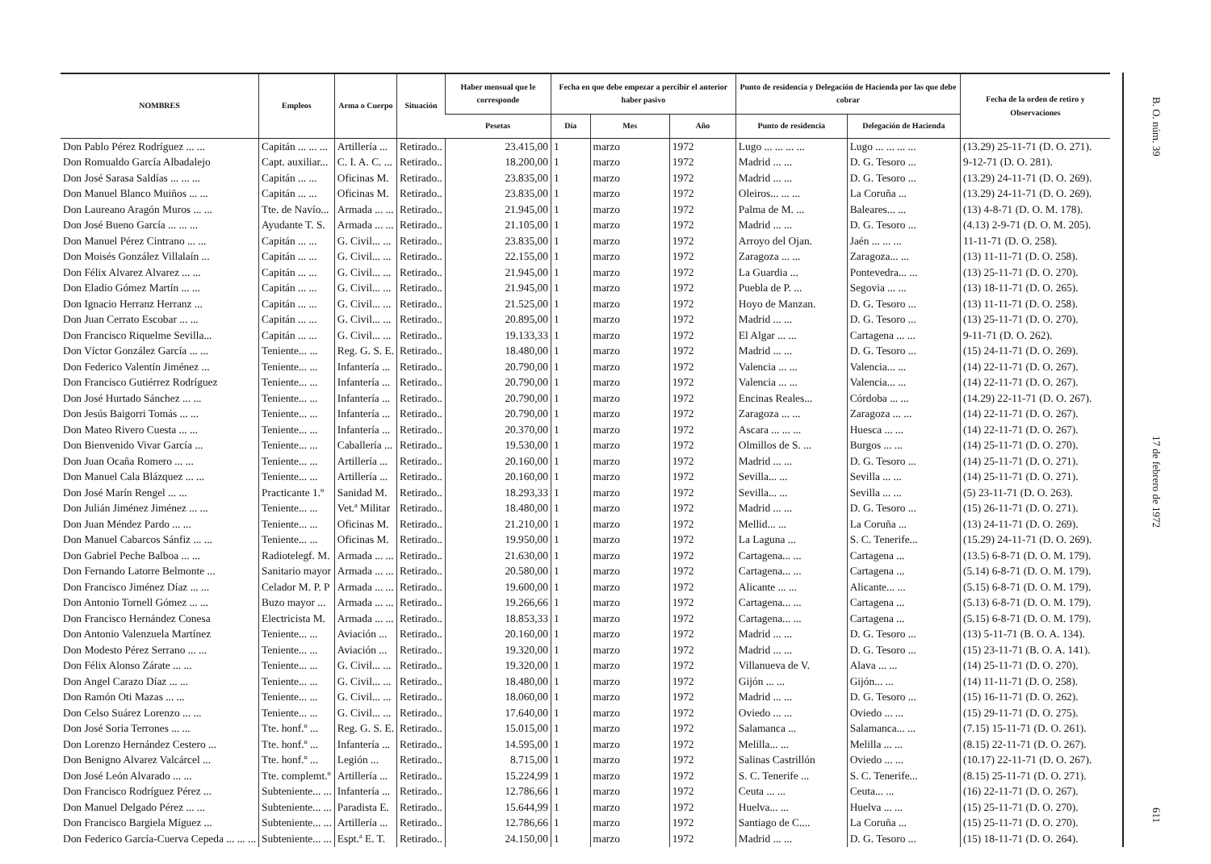| NOMBRES | Empleos | Arma o Cuerpo | Situación | Haber mensual que le corresponde | Fecha en que debe empezar a percibir el anterior haber pasivo | | | Punto de residencia y Delegación de Hacienda por las que debe cobrar | | Fecha de la orden de retiro y Observaciones |
| --- | --- | --- | --- | --- | --- | --- | --- | --- | --- | --- |
| | | | | Pesetas | Día | Mes | Año | Punto de residencia | Delegación de Hacienda | |
| Don Pablo Pérez Rodríguez ... ... | Capitán ... ... ... | Artillería ... | Retirado.. | 23.415,00 | 1 | marzo | 1972 | Lugo ... ... ... ... | Lugo ... ... ... ... | (13.29) 25-11-71 (D. O. 271). |
| Don Romualdo García Albadalejo | Capt. auxiliar... | C. I. A. C. ... | Retirado.. | 18.200,00 | 1 | marzo | 1972 | Madrid ... ... | D. G. Tesoro ... | 9-12-71 (D. O. 281). |
| Don José Sarasa Saldías ... ... ... | Capitán ... ... | Oficinas M. | Retirado.. | 23.835,00 | 1 | marzo | 1972 | Madrid ... ... | D. G. Tesoro ... | (13.29) 24-11-71 (D. O. 269). |
| Don Manuel Blanco Muiños ... ... | Capitán ... ... | Oficinas M. | Retirado.. | 23.835,00 | 1 | marzo | 1972 | Oleiros... ... ... | La Coruña ... | (13.29) 24-11-71 (D. O. 269). |
| Don Laureano Aragón Muros ... ... | Tte. de Navío... | Armada ... ... | Retirado.. | 21.945,00 | 1 | marzo | 1972 | Palma de M. ... | Baleares... ... | (13) 4-8-71 (D. O. M. 178). |
| Don José Bueno García ... ... ... | Ayudante T. S. | Armada ... ... | Retirado.. | 21.105,00 | 1 | marzo | 1972 | Madrid ... ... | D. G. Tesoro ... | (4.13) 2-9-71 (D. O. M. 205). |
| Don Manuel Pérez Cintrano ... ... | Capitán ... ... | G. Civil... ... | Retirado.. | 23.835,00 | 1 | marzo | 1972 | Arroyo del Ojan. | Jaén ... ... ... | 11-11-71 (D. O. 258). |
| Don Moisés González Villalaín ... | Capitán ... ... | G. Civil... ... | Retirado.. | 22.155,00 | 1 | marzo | 1972 | Zaragoza ... ... | Zaragoza... ... | (13) 11-11-71 (D. O. 258). |
| Don Félix Alvarez Alvarez ... ... | Capitán ... ... | G. Civil... ... | Retirado.. | 21.945,00 | 1 | marzo | 1972 | La Guardia ... | Pontevedra... ... | (13) 25-11-71 (D. O. 270). |
| Don Eladio Gómez Martín ... ... | Capitán ... ... | G. Civil... ... | Retirado.. | 21.945,00 | 1 | marzo | 1972 | Puebla de P. ... | Segovia ... ... | (13) 18-11-71 (D. O. 265). |
| Don Ignacio Herranz Herranz ... | Capitán ... ... | G. Civil... ... | Retirado.. | 21.525,00 | 1 | marzo | 1972 | Hoyo de Manzan. | D. G. Tesoro ... | (13) 11-11-71 (D. O. 258). |
| Don Juan Cerrato Escobar ... ... | Capitán ... ... | G. Civil... ... | Retirado.. | 20.895,00 | 1 | marzo | 1972 | Madrid ... ... | D. G. Tesoro ... | (13) 25-11-71 (D. O. 270). |
| Don Francisco Riquelme Sevilla... | Capitán ... ... | G. Civil... ... | Retirado.. | 19.133,33 | 1 | marzo | 1972 | El Algar ... ... | Cartagena ... ... | 9-11-71 (D. O. 262). |
| Don Víctor González García ... ... | Teniente... ... | Reg. G. S. E. | Retirado.. | 18.480,00 | 1 | marzo | 1972 | Madrid ... ... | D. G. Tesoro ... | (15) 24-11-71 (D. O. 269). |
| Don Federico Valentín Jiménez ... | Teniente... ... | Infantería ... | Retirado.. | 20.790,00 | 1 | marzo | 1972 | Valencia ... ... | Valencia... ... | (14) 22-11-71 (D. O. 267). |
| Don Francisco Gutiérrez Rodríguez | Teniente... ... | Infantería ... | Retirado.. | 20.790,00 | 1 | marzo | 1972 | Valencia ... ... | Valencia... ... | (14) 22-11-71 (D. O. 267). |
| Don José Hurtado Sánchez ... ... | Teniente... ... | Infantería ... | Retirado.. | 20.790,00 | 1 | marzo | 1972 | Encinas Reales... | Córdoba ... ... | (14.29) 22-11-71 (D. O. 267). |
| Don Jesús Baigorri Tomás ... ... | Teniente... ... | Infantería ... | Retirado.. | 20.790,00 | 1 | marzo | 1972 | Zaragoza ... ... | Zaragoza ... ... | (14) 22-11-71 (D. O. 267). |
| Don Mateo Rivero Cuesta ... ... | Teniente... ... | Infantería ... | Retirado.. | 20.370,00 | 1 | marzo | 1972 | Ascara ... ... ... | Huesca ... ... | (14) 22-11-71 (D. O. 267). |
| Don Bienvenido Vivar García ... | Teniente... ... | Caballería ... | Retirado.. | 19.530,00 | 1 | marzo | 1972 | Olmillos de S. ... | Burgos ... ... | (14) 25-11-71 (D. O. 270). |
| Don Juan Ocaña Romero ... ... | Teniente... ... | Artillería ... | Retirado.. | 20.160,00 | 1 | marzo | 1972 | Madrid ... ... | D. G. Tesoro ... | (14) 25-11-71 (D. O. 271). |
| Don Manuel Cala Blázquez ... ... | Teniente... ... | Artillería ... | Retirado.. | 20.160,00 | 1 | marzo | 1972 | Sevilla... ... | Sevilla ... ... | (14) 25-11-71 (D. O. 271). |
| Don José Marín Rengel ... ... | Practicante 1.º | Sanidad M. | Retirado.. | 18.293,33 | 1 | marzo | 1972 | Sevilla... ... | Sevilla ... ... | (5) 23-11-71 (D. O. 263). |
| Don Julián Jiménez Jiménez ... ... | Teniente... ... | Vet.ª Militar | Retirado.. | 18.480,00 | 1 | marzo | 1972 | Madrid ... ... | D. G. Tesoro ... | (15) 26-11-71 (D. O. 271). |
| Don Juan Méndez Pardo ... ... | Teniente... ... | Oficinas M. | Retirado.. | 21.210,00 | 1 | marzo | 1972 | Mellid... ... | La Coruña ... | (13) 24-11-71 (D. O. 269). |
| Don Manuel Cabarcos Sánfiz ... ... | Teniente... ... | Oficinas M. | Retirado.. | 19.950,00 | 1 | marzo | 1972 | La Laguna ... | S. C. Tenerife... | (15.29) 24-11-71 (D. O. 269). |
| Don Gabriel Peche Balboa ... ... | Radiotelegf. M. | Armada ... ... | Retirado.. | 21.630,00 | 1 | marzo | 1972 | Cartagena... ... | Cartagena ... | (13.5) 6-8-71 (D. O. M. 179). |
| Don Fernando Latorre Belmonte ... | Sanitario mayor | Armada ... ... | Retirado.. | 20.580,00 | 1 | marzo | 1972 | Cartagena... ... | Cartagena ... | (5.14) 6-8-71 (D. O. M. 179). |
| Don Francisco Jiménez Díaz ... ... | Celador M. P. P | Armada ... ... | Retirado.. | 19.600,00 | 1 | marzo | 1972 | Alicante ... ... | Alicante... ... | (5.15) 6-8-71 (D. O. M. 179). |
| Don Antonio Tornell Gómez ... ... | Buzo mayor ... | Armada ... ... | Retirado.. | 19.266,66 | 1 | marzo | 1972 | Cartagena... ... | Cartagena ... | (5.13) 6-8-71 (D. O. M. 179). |
| Don Francisco Hernández Conesa | Electricista M. | Armada ... ... | Retirado.. | 18.853,33 | 1 | marzo | 1972 | Cartagena... ... | Cartagena ... | (5.15) 6-8-71 (D. O. M. 179). |
| Don Antonio Valenzuela Martínez | Teniente... ... | Aviación ... | Retirado.. | 20.160,00 | 1 | marzo | 1972 | Madrid ... ... | D. G. Tesoro ... | (13) 5-11-71 (B. O. A. 134). |
| Don Modesto Pérez Serrano ... ... | Teniente... ... | Aviación ... | Retirado.. | 19.320,00 | 1 | marzo | 1972 | Madrid ... ... | D. G. Tesoro ... | (15) 23-11-71 (B. O. A. 141). |
| Don Félix Alonso Zárate ... ... | Teniente... ... | G. Civil... ... | Retirado.. | 19.320,00 | 1 | marzo | 1972 | Villanueva de V. | Alava ... ... | (14) 25-11-71 (D. O. 270). |
| Don Angel Carazo Díaz ... ... | Teniente... ... | G. Civil... ... | Retirado.. | 18.480,00 | 1 | marzo | 1972 | Gijón ... ... | Gijón... ... | (14) 11-11-71 (D. O. 258). |
| Don Ramón Oti Mazas ... ... | Teniente... ... | G. Civil... ... | Retirado.. | 18.060,00 | 1 | marzo | 1972 | Madrid ... ... | D. G. Tesoro ... | (15) 16-11-71 (D. O. 262). |
| Don Celso Suárez Lorenzo ... ... | Teniente... ... | G. Civil... ... | Retirado.. | 17.640,00 | 1 | marzo | 1972 | Oviedo ... ... | Oviedo ... ... | (15) 29-11-71 (D. O. 275). |
| Don José Soria Terrones ... ... | Tte. honf.º ... | Reg. G. S. E. | Retirado.. | 15.015,00 | 1 | marzo | 1972 | Salamanca ... | Salamanca... ... | (7.15) 15-11-71 (D. O. 261). |
| Don Lorenzo Hernández Cestero ... | Tte. honf.º ... | Infantería ... | Retirado.. | 14.595,00 | 1 | marzo | 1972 | Melilla... ... | Melilla ... ... | (8.15) 22-11-71 (D. O. 267). |
| Don Benigno Alvarez Valcárcel ... | Tte. honf.º ... | Legión ... | Retirado.. | 8.715,00 | 1 | marzo | 1972 | Salinas Castrillón | Oviedo ... ... | (10.17) 22-11-71 (D. O. 267). |
| Don José León Alvarado ... ... | Tte. complemt.º | Artillería ... | Retirado.. | 15.224,99 | 1 | marzo | 1972 | S. C. Tenerife ... | S. C. Tenerife... | (8.15) 25-11-71 (D. O. 271). |
| Don Francisco Rodríguez Pérez ... | Subteniente... ... | Infantería ... | Retirado.. | 12.786,66 | 1 | marzo | 1972 | Ceuta ... ... | Ceuta... ... | (16) 22-11-71 (D. O. 267). |
| Don Manuel Delgado Pérez ... ... | Subteniente... ... | Paradista E. | Retirado.. | 15.644,99 | 1 | marzo | 1972 | Huelva... ... | Huelva ... ... | (15) 25-11-71 (D. O. 270). |
| Don Francisco Bargiela Míguez ... | Subteniente... ... | Artillería ... | Retirado.. | 12.786,66 | 1 | marzo | 1972 | Santiago de C.... | La Coruña ... | (15) 25-11-71 (D. O. 270). |
| Don Federico García-Cuerva Cepeda ... ... ... | Subteniente... ... | Espt.ª E. T. | Retirado.. | 24.150,00 | 1 | marzo | 1972 | Madrid ... ... | D. G. Tesoro ... | (15) 18-11-71 (D. O. 264). |
B. O. núm. 39 17 de febrero de 1972 611